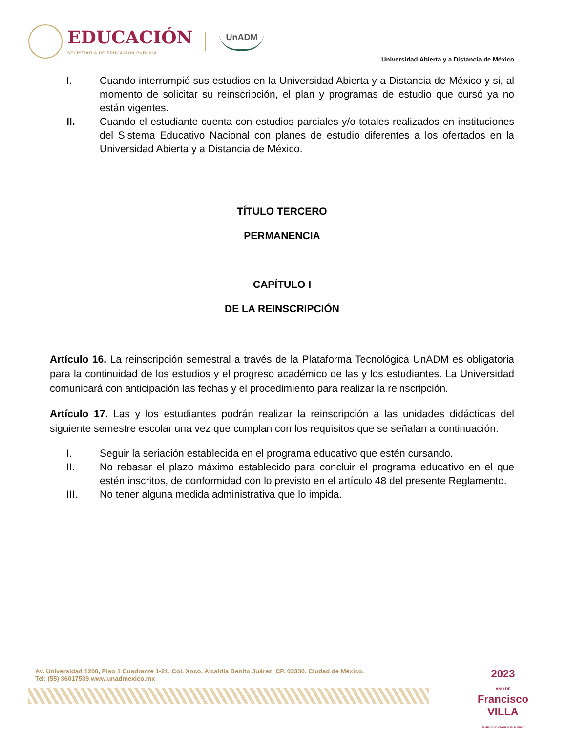EDUCACIÓN
SECRETARÍA DE EDUCACIÓN PÚBLICA
UnADM
Universidad Abierta y a Distancia de México
I. Cuando interrumpió sus estudios en la Universidad Abierta y a Distancia de México y si, al momento de solicitar su reinscripción, el plan y programas de estudio que cursó ya no están vigentes.
II. Cuando el estudiante cuenta con estudios parciales y/o totales realizados en instituciones del Sistema Educativo Nacional con planes de estudio diferentes a los ofertados en la Universidad Abierta y a Distancia de México.
TÍTULO TERCERO
PERMANENCIA
CAPÍTULO I
DE LA REINSCRIPCIÓN
Artículo 16. La reinscripción semestral a través de la Plataforma Tecnológica UnADM es obligatoria para la continuidad de los estudios y el progreso académico de las y los estudiantes. La Universidad comunicará con anticipación las fechas y el procedimiento para realizar la reinscripción.
Artículo 17. Las y los estudiantes podrán realizar la reinscripción a las unidades didácticas del siguiente semestre escolar una vez que cumplan con los requisitos que se señalan a continuación:
I. Seguir la seriación establecida en el programa educativo que estén cursando.
II. No rebasar el plazo máximo establecido para concluir el programa educativo en el que estén inscritos, de conformidad con lo previsto en el artículo 48 del presente Reglamento.
III. No tener alguna medida administrativa que lo impida.
Av. Universidad 1200, Piso 1 Cuadrante 1-21. Col. Xoco, Alcaldía Benito Juárez, CP. 03330. Ciudad de México.
Tel: (55) 36017539 www.unadmexico.mx
2023
AÑO DE
Francisco
VILLA
EL REVOLUCIONARIO DEL PUEBLO